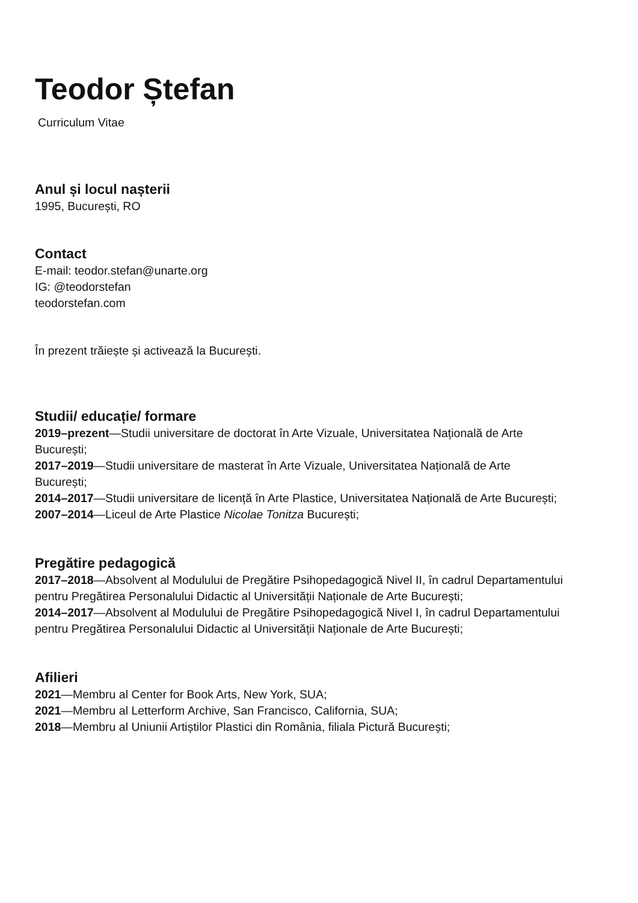Teodor Ștefan
Curriculum Vitae
Anul și locul nașterii
1995, București, RO
Contact
E-mail: teodor.stefan@unarte.org
IG: @teodorstefan
teodorstefan.com
În prezent trăiește și activează la București.
Studii/ educație/ formare
2019–prezent—Studii universitare de doctorat în Arte Vizuale, Universitatea Națională de Arte București;
2017–2019—Studii universitare de masterat în Arte Vizuale, Universitatea Națională de Arte București;
2014–2017—Studii universitare de licență în Arte Plastice, Universitatea Națională de Arte București;
2007–2014—Liceul de Arte Plastice Nicolae Tonitza București;
Pregătire pedagogică
2017–2018—Absolvent al Modulului de Pregătire Psihopedagogică Nivel II, în cadrul Departamentului pentru Pregătirea Personalului Didactic al Universității Naționale de Arte București;
2014–2017—Absolvent al Modulului de Pregătire Psihopedagogică Nivel I, în cadrul Departamentului pentru Pregătirea Personalului Didactic al Universității Naționale de Arte București;
Afilieri
2021—Membru al Center for Book Arts, New York, SUA;
2021—Membru al Letterform Archive, San Francisco, California, SUA;
2018—Membru al Uniunii Artiștilor Plastici din România, filiala Pictură București;